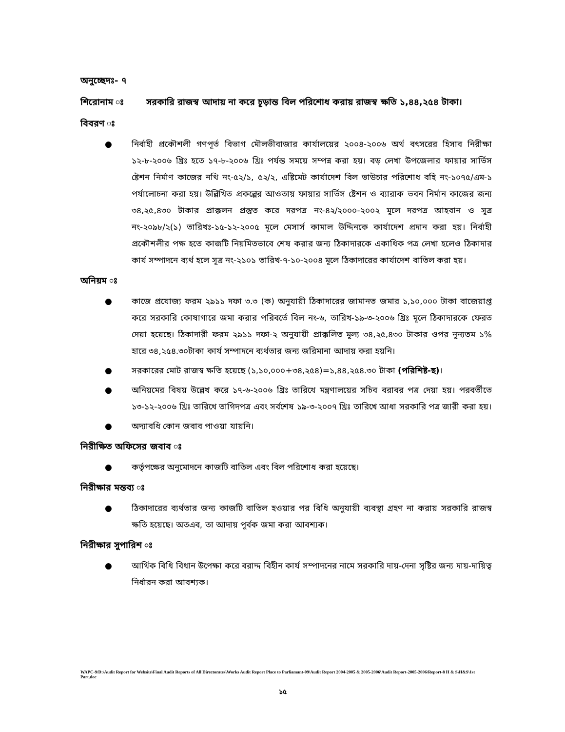অনুচ্ছেদঃ- ৭
শিরোনাম ঃ সরকারি রাজস্ব আদায় না করে চূড়ান্ত বিল পরিশোধ করায় রাজস্ব ক্ষতি ১,৪৪,২৫৪ টাকা।
বিবরণ ঃ
● নির্বাহী প্রকৌশলী গণপূর্ত বিভাগ মৌলভীবাজার কার্যালয়ের ২০০৪-২০০৬ অর্থ বৎসরের হিসাব নিরীক্ষা ১২-৮-২০০৬ খ্রিঃ হতে ১৭-৮-২০০৬ খ্রিঃ পর্যন্ত সময়ে সম্পন্ন করা হয়। বড় লেখা উপজেলার ফায়ার সার্ভিস ষ্টেশন নির্মাণ কাজের নথি নং-৫২/১, ৫২/২, এষ্টিমেট কার্যাদেশ বিল ভাউচার পরিশোধ বহি নং-১০৭৫/এম-১ পর্যালোচনা করা হয়। উল্লিখিত প্রকল্পের আওতায় ফায়ার সার্ভিস ষ্টেশন ও ব্যারাক ভবন নির্মান কাজের জন্য ৩৪,২৫,৪৩০ টাকার প্রাক্কলন প্রস্তুত করে দরপত্র নং-৪২/২০০০-২০০২ মূলে দরপত্র আহবান ও সূত্র নং-২০৯৮/২(১) তারিখঃ-১৫-১২-২০০৫ মূলে মেসার্স কামাল উদ্দিনকে কার্যাদেশ প্রদান করা হয়। নির্বাহী প্রকৌশলীর পক্ষ হতে কাজটি নিয়মিতভাবে শেষ করার জন্য ঠিকাদারকে একাধিক পত্র লেখা হলেও ঠিকাদার কার্য সম্পাদনে ব্যর্থ হলে সূত্র নং-২১০১ তারিখ-৭-১০-২০০৪ মূলে ঠিকাদারের কার্যাদেশ বাতিল করা হয়।
অনিয়ম ঃ
● কাজে প্রযোজ্য ফরম ২৯১১ দফা ৩.৩ (ক) অনুযায়ী ঠিকাদারের জামানত জমার ১,১০,০০০ টাকা বাজেয়াপ্ত করে সরকারি কোষাগারে জমা করার পরিবর্তে বিল নং-৬, তারিখ-১৯-৩-২০০৬ খ্রিঃ মূলে ঠিকাদারকে ফেরত দেয়া হয়েছে। ঠিকাদারী ফরম ২৯১১ দফা-২ অনুযায়ী প্রাক্কলিত মূল্য ৩৪,২৫,৪৩০ টাকার ওপর নূন্যতম ১% হারে ৩৪,২৫৪.৩০টাকা কার্য সম্পাদনে ব্যর্থতার জন্য জরিমানা আদায় করা হয়নি।
● সরকারের মোট রাজস্ব ক্ষতি হয়েছে (১,১০,০০০+৩৪,২৫৪)=১,৪৪,২৫৪.৩০ টাকা (পরিশিষ্ট-ছ)।
● অনিয়মের বিষয় উল্লেখ করে ১৭-৬-২০০৬ খ্রিঃ তারিখে মন্ত্রণালয়ের সচিব বরাবর পত্র দেয়া হয়। পরবর্তীতে ১৩-১২-২০০৬ খ্রিঃ তারিখে তাগিদপত্র এবং সর্বশেষ ১৯-৩-২০০৭ খ্রিঃ তারিখে আধা সরকারি পত্র জারী করা হয়।
● অদ্যাবধি কোন জবাব পাওয়া যায়নি।
নিরীক্ষিত অফিসের জবাব ঃ
● কর্তৃপক্ষের অনুমোদনে কাজটি বাতিল এবং বিল পরিশোধ করা হয়েছে।
নিরীক্ষার মন্তব্য ঃ
● ঠিকাদারের ব্যর্থতার জন্য কাজটি বাতিল হওয়ার পর বিধি অনুযায়ী ব্যবস্থা গ্রহণ না করায় সরকারি রাজস্ব ক্ষতি হয়েছে। অতএব, তা আদায় পূর্বক জমা করা আবশ্যক।
নিরীক্ষার সুপারিশ ঃ
● আর্থিক বিধি বিধান উপেক্ষা করে বরাদ্দ বিহীন কার্য সম্পাদনের নামে সরকারি দায়-দেনা সৃষ্টির জন্য দায়-দায়িত্ব নির্ধারন করা আবশ্যক।
WAPC-9/D:\Audit Report for Website\Final Audit Reports of All Directorates\Works Audit Report Place to Parliamant-09\Audit Report 2004-2005 & 2005-2006\Audit Report-2005-2006\Report-8 H & S\H&S\1st Part.doc
১৫